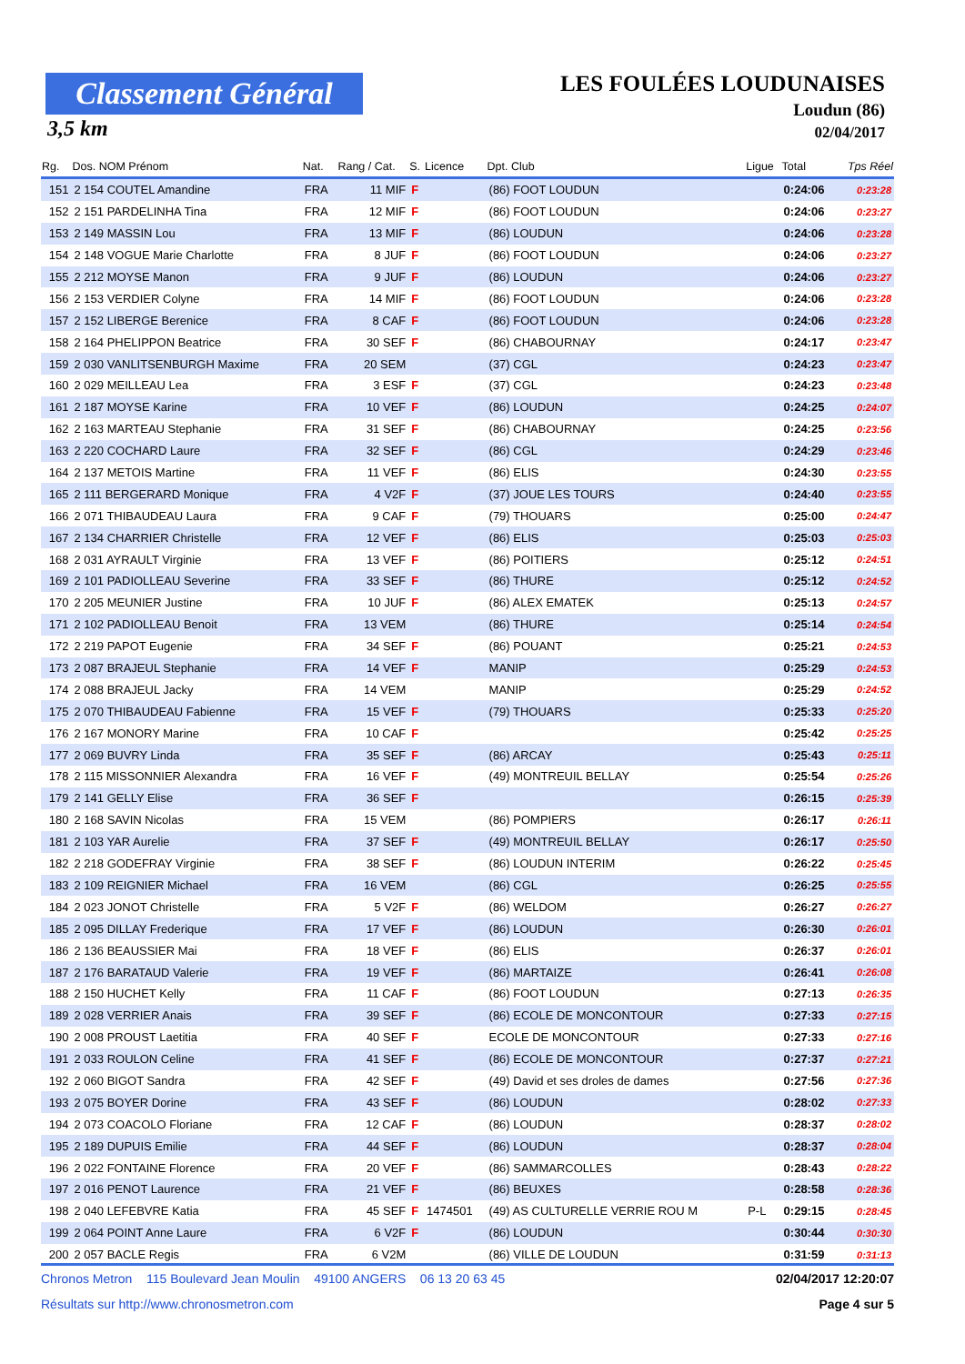Classement Général
3,5 km
LES FOULÉES LOUDUNAISES
Loudun (86)
02/04/2017
| Rg. | Dos. NOM Prénom | Nat. | Rang / Cat. | S. | Licence | Dpt. Club | Ligue | Total | Tps Réel |
| --- | --- | --- | --- | --- | --- | --- | --- | --- | --- |
| 151 | 2 154 COUTEL Amandine | FRA | 11 MIF | F | | (86) FOOT LOUDUN | | 0:24:06 | 0:23:28 |
| 152 | 2 151 PARDELINHA Tina | FRA | 12 MIF | F | | (86) FOOT LOUDUN | | 0:24:06 | 0:23:27 |
| 153 | 2 149 MASSIN Lou | FRA | 13 MIF | F | | (86) LOUDUN | | 0:24:06 | 0:23:28 |
| 154 | 2 148 VOGUE Marie Charlotte | FRA | 8 JUF | F | | (86) FOOT LOUDUN | | 0:24:06 | 0:23:27 |
| 155 | 2 212 MOYSE Manon | FRA | 9 JUF | F | | (86) LOUDUN | | 0:24:06 | 0:23:27 |
| 156 | 2 153 VERDIER Colyne | FRA | 14 MIF | F | | (86) FOOT LOUDUN | | 0:24:06 | 0:23:28 |
| 157 | 2 152 LIBERGE Berenice | FRA | 8 CAF | F | | (86) FOOT LOUDUN | | 0:24:06 | 0:23:28 |
| 158 | 2 164 PHELIPPON Beatrice | FRA | 30 SEF | F | | (86) CHABOURNAY | | 0:24:17 | 0:23:47 |
| 159 | 2 030 VANLITSENBURGH Maxime | FRA | 20 SEM | | | (37) CGL | | 0:24:23 | 0:23:47 |
| 160 | 2 029 MEILLEAU Lea | FRA | 3 ESF | F | | (37) CGL | | 0:24:23 | 0:23:48 |
| 161 | 2 187 MOYSE Karine | FRA | 10 VEF | F | | (86) LOUDUN | | 0:24:25 | 0:24:07 |
| 162 | 2 163 MARTEAU Stephanie | FRA | 31 SEF | F | | (86) CHABOURNAY | | 0:24:25 | 0:23:56 |
| 163 | 2 220 COCHARD Laure | FRA | 32 SEF | F | | (86) CGL | | 0:24:29 | 0:23:46 |
| 164 | 2 137 METOIS Martine | FRA | 11 VEF | F | | (86) ELIS | | 0:24:30 | 0:23:55 |
| 165 | 2 111 BERGERARD Monique | FRA | 4 V2F | F | | (37) JOUE LES TOURS | | 0:24:40 | 0:23:55 |
| 166 | 2 071 THIBAUDEAU Laura | FRA | 9 CAF | F | | (79) THOUARS | | 0:25:00 | 0:24:47 |
| 167 | 2 134 CHARRIER Christelle | FRA | 12 VEF | F | | (86) ELIS | | 0:25:03 | 0:25:03 |
| 168 | 2 031 AYRAULT Virginie | FRA | 13 VEF | F | | (86) POITIERS | | 0:25:12 | 0:24:51 |
| 169 | 2 101 PADIOLLEAU Severine | FRA | 33 SEF | F | | (86) THURE | | 0:25:12 | 0:24:52 |
| 170 | 2 205 MEUNIER Justine | FRA | 10 JUF | F | | (86) ALEX EMATEK | | 0:25:13 | 0:24:57 |
| 171 | 2 102 PADIOLLEAU Benoit | FRA | 13 VEM | | | (86) THURE | | 0:25:14 | 0:24:54 |
| 172 | 2 219 PAPOT Eugenie | FRA | 34 SEF | F | | (86) POUANT | | 0:25:21 | 0:24:53 |
| 173 | 2 087 BRAJEUL Stephanie | FRA | 14 VEF | F | | MANIP | | 0:25:29 | 0:24:53 |
| 174 | 2 088 BRAJEUL Jacky | FRA | 14 VEM | | | MANIP | | 0:25:29 | 0:24:52 |
| 175 | 2 070 THIBAUDEAU Fabienne | FRA | 15 VEF | F | | (79) THOUARS | | 0:25:33 | 0:25:20 |
| 176 | 2 167 MONORY Marine | FRA | 10 CAF | F | | | | 0:25:42 | 0:25:25 |
| 177 | 2 069 BUVRY Linda | FRA | 35 SEF | F | | (86) ARCAY | | 0:25:43 | 0:25:11 |
| 178 | 2 115 MISSONNIER Alexandra | FRA | 16 VEF | F | | (49) MONTREUIL BELLAY | | 0:25:54 | 0:25:26 |
| 179 | 2 141 GELLY Elise | FRA | 36 SEF | F | | | | 0:26:15 | 0:25:39 |
| 180 | 2 168 SAVIN Nicolas | FRA | 15 VEM | | | (86) POMPIERS | | 0:26:17 | 0:26:11 |
| 181 | 2 103 YAR Aurelie | FRA | 37 SEF | F | | (49) MONTREUIL BELLAY | | 0:26:17 | 0:25:50 |
| 182 | 2 218 GODEFRAY Virginie | FRA | 38 SEF | F | | (86) LOUDUN INTERIM | | 0:26:22 | 0:25:45 |
| 183 | 2 109 REIGNIER Michael | FRA | 16 VEM | | | (86) CGL | | 0:26:25 | 0:25:55 |
| 184 | 2 023 JONOT Christelle | FRA | 5 V2F | F | | (86) WELDOM | | 0:26:27 | 0:26:27 |
| 185 | 2 095 DILLAY Frederique | FRA | 17 VEF | F | | (86) LOUDUN | | 0:26:30 | 0:26:01 |
| 186 | 2 136 BEAUSSIER Mai | FRA | 18 VEF | F | | (86) ELIS | | 0:26:37 | 0:26:01 |
| 187 | 2 176 BARATAUD Valerie | FRA | 19 VEF | F | | (86) MARTAIZE | | 0:26:41 | 0:26:08 |
| 188 | 2 150 HUCHET Kelly | FRA | 11 CAF | F | | (86) FOOT LOUDUN | | 0:27:13 | 0:26:35 |
| 189 | 2 028 VERRIER Anais | FRA | 39 SEF | F | | (86) ECOLE DE MONCONTOUR | | 0:27:33 | 0:27:15 |
| 190 | 2 008 PROUST Laetitia | FRA | 40 SEF | F | | ECOLE DE MONCONTOUR | | 0:27:33 | 0:27:16 |
| 191 | 2 033 ROULON Celine | FRA | 41 SEF | F | | (86) ECOLE DE MONCONTOUR | | 0:27:37 | 0:27:21 |
| 192 | 2 060 BIGOT Sandra | FRA | 42 SEF | F | | (49) David et ses droles de dames | | 0:27:56 | 0:27:36 |
| 193 | 2 075 BOYER Dorine | FRA | 43 SEF | F | | (86) LOUDUN | | 0:28:02 | 0:27:33 |
| 194 | 2 073 COACOLO Floriane | FRA | 12 CAF | F | | (86) LOUDUN | | 0:28:37 | 0:28:02 |
| 195 | 2 189 DUPUIS Emilie | FRA | 44 SEF | F | | (86) LOUDUN | | 0:28:37 | 0:28:04 |
| 196 | 2 022 FONTAINE Florence | FRA | 20 VEF | F | | (86) SAMMARCOLLES | | 0:28:43 | 0:28:22 |
| 197 | 2 016 PENOT Laurence | FRA | 21 VEF | F | | (86) BEUXES | | 0:28:58 | 0:28:36 |
| 198 | 2 040 LEFEBVRE Katia | FRA | 45 SEF | F | 1474501 | (49) AS CULTURELLE VERRIE ROU M | P-L | 0:29:15 | 0:28:45 |
| 199 | 2 064 POINT Anne Laure | FRA | 6 V2F | F | | (86) LOUDUN | | 0:30:44 | 0:30:30 |
| 200 | 2 057 BACLE Regis | FRA | 6 V2M | | | (86) VILLE DE LOUDUN | | 0:31:59 | 0:31:13 |
Chronos Metron 115 Boulevard Jean Moulin 49100 ANGERS 06 13 20 63 45 02/04/2017 12:20:07
Résultats sur http://www.chronosmetron.com Page 4 sur 5